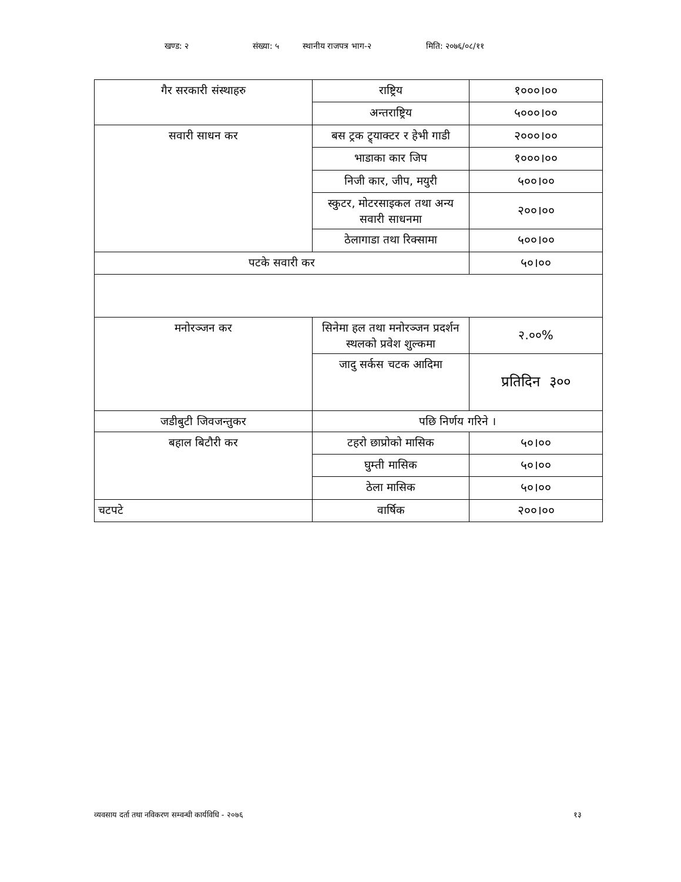खण्ड: २ संख्या: ५ स्थानीय राजपत्र भाग-२ मिति: २०७६/०८/११
| गैर सरकारी संस्थाहरु | राष्ट्रिय | १०००।०० |
| | अन्तराष्ट्रिय | ५०००।०० |
| सवारी साधन कर | बस ट्रक ट्र्याक्टर र हेभी गाडी | २०००।०० |
| | भाडाका कार जिप | १०००।०० |
| | निजी कार, जीप, मयुरी | ५००।०० |
| | स्कुटर, मोटरसाइकल तथा अन्य सवारी साधनमा | २००।०० |
| | ठेलागाडा तथा रिक्सामा | ५००।०० |
| पटके सवारी कर | | ५०।०० |
| मनोरञ्जन कर | सिनेमा हल तथा मनोरञ्जन प्रदर्शन स्थलको प्रवेश शुल्कमा | २.००% |
| | जादु सर्कस चटक आदिमा | प्रतिदिन ३०० |
| जडीबुटी जिवजन्तुकर | पछि निर्णय गरिने । | |
| बहाल बिटौरी कर | टहरो छाप्रोको मासिक | ५०।०० |
| | घुम्ती मासिक | ५०।०० |
| | ठेला मासिक | ५०।०० |
| चटपटे | वार्षिक | २००।०० |
व्यवसाय दर्ता तथा नविकरण सम्वन्धी कार्यविधि - २०७६ १३